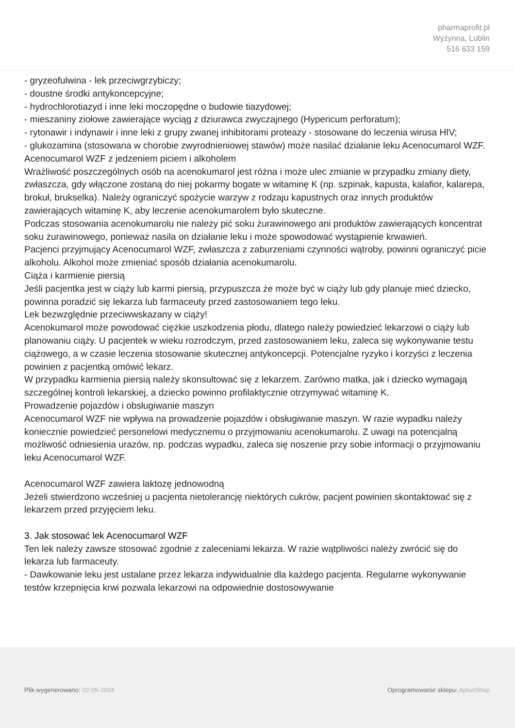pharmaprofit.pl
Wyżynna, Lublin
516 633 159
- gryzeofulwina - lek przeciwgrzybiczy;
- doustne środki antykoncepcyjne;
- hydrochlorotiazyd i inne leki moczopędne o budowie tiazydowej;
- mieszaniny ziołowe zawierające wyciąg z dziurawca zwyczajnego (Hypericum perforatum);
- rytonawir i indynawir i inne leki z grupy zwanej inhibitorami proteazy - stosowane do leczenia wirusa HIV;
- glukozamina (stosowana w chorobie zwyrodnieniowej stawów) może nasilać działanie leku Acenocumarol WZF.
Acenocumarol WZF z jedzeniem piciem i alkoholem
Wrażliwość poszczególnych osób na acenokumarol jest różna i może ulec zmianie w przypadku zmiany diety, zwłaszcza, gdy włączone zostaną do niej pokarmy bogate w witaminę K (np. szpinak, kapusta, kalafior, kalarepa, brokuł, brukselka). Należy ograniczyć spożycie warzyw z rodzaju kapustnych oraz innych produktów zawierających witaminę K, aby leczenie acenokumarolem było skuteczne.
Podczas stosowania acenokumarolu nie należy pić soku żurawinowego ani produktów zawierających koncentrat soku żurawinowego, ponieważ nasila on działanie leku i może spowodować wystąpienie krwawień.
Pacjenci przyjmujący Acenocumarol WZF, zwłaszcza z zaburzeniami czynności wątroby, powinni ograniczyć picie alkoholu. Alkohol może zmieniać sposób działania acenokumarolu.
Ciąża i karmienie piersią
Jeśli pacjentka jest w ciąży lub karmi piersią, przypuszcza że może być w ciąży lub gdy planuje mieć dziecko, powinna poradzić się lekarza lub farmaceuty przed zastosowaniem tego leku.
Lek bezwzględnie przeciwwskazany w ciąży!
Acenokumarol może powodować ciężkie uszkodzenia płodu, dlatego należy powiedzieć lekarzowi o ciąży lub planowaniu ciąży. U pacjentek w wieku rozrodczym, przed zastosowaniem leku, zaleca się wykonywanie testu ciążowego, a w czasie leczenia stosowanie skutecznej antykoncepcji. Potencjalne ryzyko i korzyści z leczenia powinien z pacjentką omówić lekarz.
W przypadku karmienia piersią należy skonsultować się z lekarzem. Zarówno matka, jak i dziecko wymagają szczególnej kontroli lekarskiej, a dziecko powinno profilaktycznie otrzymywać witaminę K.
Prowadzenie pojazdów i obsługiwanie maszyn
Acenocumarol WZF nie wpływa na prowadzenie pojazdów i obsługiwanie maszyn. W razie wypadku należy koniecznie powiedzieć personelowi medycznemu o przyjmowaniu acenokumarolu. Z uwagi na potencjalną możliwość odniesienia urazów, np. podczas wypadku, zaleca się noszenie przy sobie informacji o przyjmowaniu leku Acenocumarol WZF.
Acenocumarol WZF zawiera laktozę jednowodną
Jeżeli stwierdzono wcześniej u pacjenta nietolerancję niektórych cukrów, pacjent powinien skontaktować się z lekarzem przed przyjęciem leku.
3. Jak stosować lek Acenocumarol WZF
Ten lek należy zawsze stosować zgodnie z zaleceniami lekarza. W razie wątpliwości należy zwrócić się do lekarza lub farmaceuty.
- Dawkowanie leku jest ustalane przez lekarza indywidualnie dla każdego pacjenta. Regularne wykonywanie testów krzepnięcia krwi pozwala lekarzowi na odpowiednie dostosowywanie
Plik wygenerowano: 02-05-2024 Oprogramowanie sklepu: AptusShop